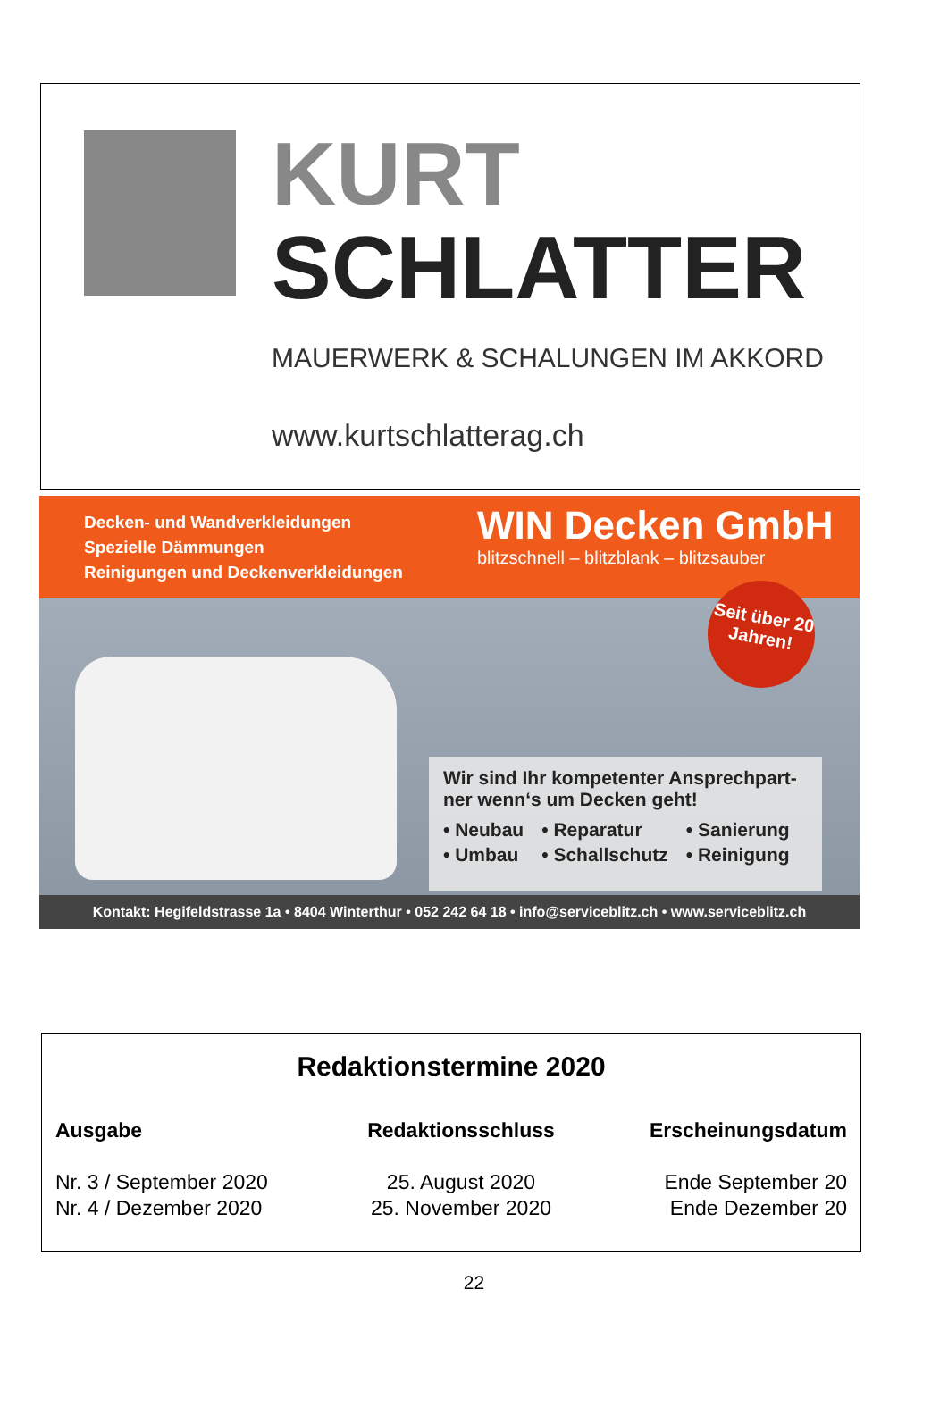KURT
SCHLATTER
MAUERWERK & SCHALUNGEN IM AKKORD
www.kurtschlatterag.ch
Decken- und Wandverkleidungen
Spezielle Dämmungen
Reinigungen und Deckenverkleidungen
WIN Decken GmbH
blitzschnell – blitzblank – blitzsauber
Seit über 20 Jahren!
Wir sind Ihr kompetenter Ansprechpart-ner wenn‘s um Decken geht!
| • Neubau | • Reparatur | • Sanierung |
| • Umbau | • Schallschutz | • Reinigung |
Kontakt: Hegifeldstrasse 1a • 8404 Winterthur • 052 242 64 18 • info@serviceblitz.ch • www.serviceblitz.ch
Redaktionstermine 2020
| Ausgabe | Redaktionsschluss | Erscheinungsdatum |
| --- | --- | --- |
| Nr. 3 / September 2020 | 25. August 2020 | Ende September 20 |
| Nr. 4 / Dezember 2020 | 25. November 2020 | Ende Dezember 20 |
22